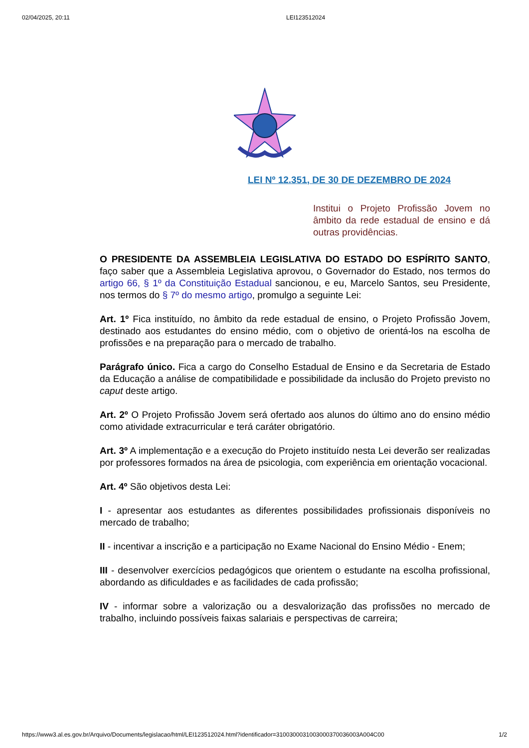02/04/2025, 20:11 LEI123512024
LEI Nº 12.351, DE 30 DE DEZEMBRO DE 2024
Institui o Projeto Profissão Jovem no âmbito da rede estadual de ensino e dá outras providências.
O PRESIDENTE DA ASSEMBLEIA LEGISLATIVA DO ESTADO DO ESPÍRITO SANTO, faço saber que a Assembleia Legislativa aprovou, o Governador do Estado, nos termos do artigo 66, § 1º da Constituição Estadual sancionou, e eu, Marcelo Santos, seu Presidente, nos termos do § 7º do mesmo artigo, promulgo a seguinte Lei:
Art. 1º Fica instituído, no âmbito da rede estadual de ensino, o Projeto Profissão Jovem, destinado aos estudantes do ensino médio, com o objetivo de orientá-los na escolha de profissões e na preparação para o mercado de trabalho.
Parágrafo único. Fica a cargo do Conselho Estadual de Ensino e da Secretaria de Estado da Educação a análise de compatibilidade e possibilidade da inclusão do Projeto previsto no caput deste artigo.
Art. 2º O Projeto Profissão Jovem será ofertado aos alunos do último ano do ensino médio como atividade extracurricular e terá caráter obrigatório.
Art. 3º A implementação e a execução do Projeto instituído nesta Lei deverão ser realizadas por professores formados na área de psicologia, com experiência em orientação vocacional.
Art. 4º São objetivos desta Lei:
I - apresentar aos estudantes as diferentes possibilidades profissionais disponíveis no mercado de trabalho;
II - incentivar a inscrição e a participação no Exame Nacional do Ensino Médio - Enem;
III - desenvolver exercícios pedagógicos que orientem o estudante na escolha profissional, abordando as dificuldades e as facilidades de cada profissão;
IV - informar sobre a valorização ou a desvalorização das profissões no mercado de trabalho, incluindo possíveis faixas salariais e perspectivas de carreira;
https://www3.al.es.gov.br/Arquivo/Documents/legislacao/html/LEI123512024.html?identificador=3100300031003000370036003A004C00 1/2